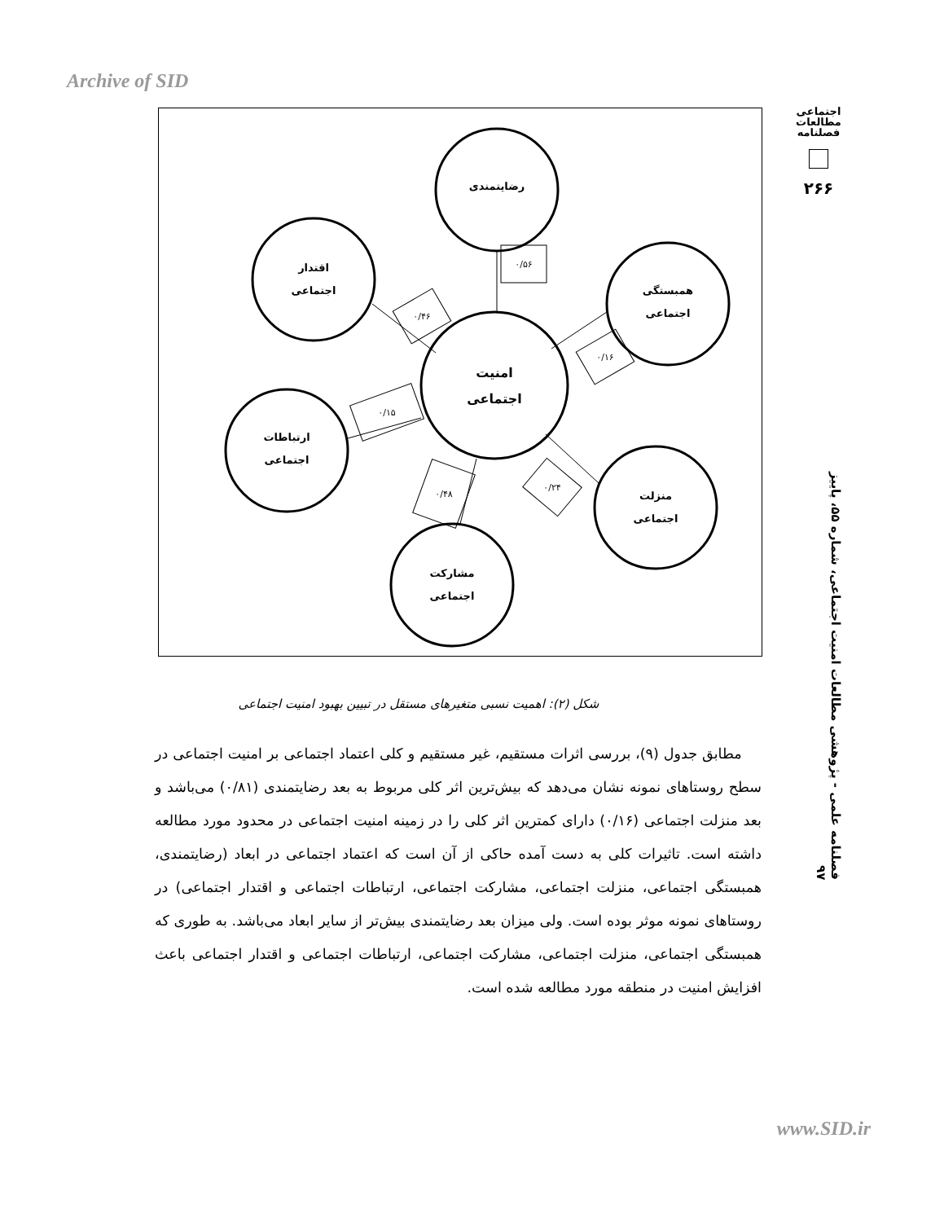Archive of SID
اجتماعی
مطالعات
فصلنامه
۲۶۶
فصلنامه علمی - پژوهشی مطالعات امنیت اجتماعی، شماره ۵۵، پاییز ۹۷
رضایتمندی
اقتدار
اجتماعی
همبستگی
اجتماعی
امنیت
اجتماعی
ارتباطات
اجتماعی
منزلت
اجتماعی
مشارکت
اجتماعی
۰/۵۶
۰/۴۶
۰/۱۶
۰/۱۵
۰/۲۴
۰/۴۸
شکل (۲): اهمیت نسبی متغیرهای مستقل در تبیین بهبود امنیت اجتماعی
مطابق جدول (۹)، بررسی اثرات مستقیم، غیر مستقیم و کلی اعتماد اجتماعی بر امنیت اجتماعی در سطح روستاهای نمونه نشان می‌دهد که بیش‌ترین اثر کلی مربوط به بعد رضایتمندی (۰/۸۱) می‌باشد و بعد منزلت اجتماعی (۰/۱۶) دارای کمترین اثر کلی را در زمینه امنیت اجتماعی در محدود مورد مطالعه داشته است. تاثیرات کلی به دست آمده حاکی از آن است که اعتماد اجتماعی در ابعاد (رضایتمندی، همبستگی اجتماعی، منزلت اجتماعی، مشارکت اجتماعی، ارتباطات اجتماعی و اقتدار اجتماعی) در روستاهای نمونه موثر بوده است. ولی میزان بعد رضایتمندی بیش‌تر از سایر ابعاد می‌باشد. به طوری که همبستگی اجتماعی، منزلت اجتماعی، مشارکت اجتماعی، ارتباطات اجتماعی و اقتدار اجتماعی باعث افزایش امنیت در منطقه مورد مطالعه شده است.
www.SID.ir